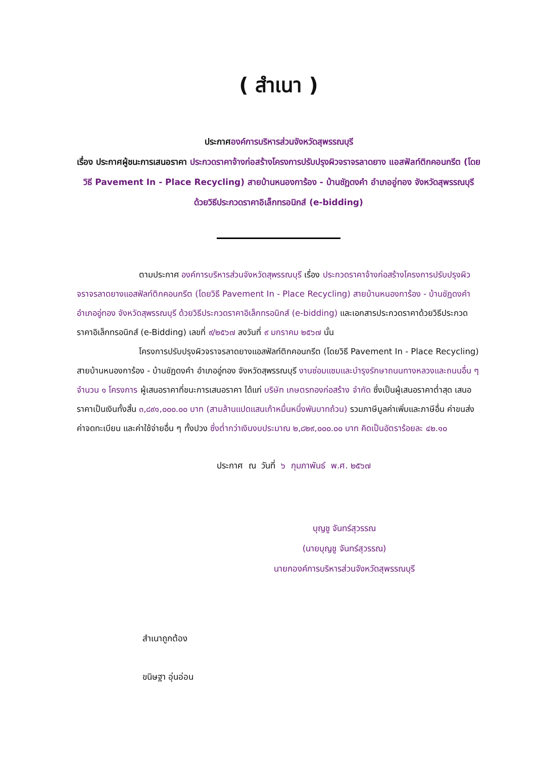( สำเนา )
ประกาศองค์การบริหารส่วนจังหวัดสุพรรณบุรี
เรื่อง ประกาศผู้ชนะการเสนอราคา ประกวดราคาจ้างก่อสร้างโครงการปรับปรุงผิวจราจรลาดยาง แอสฟัลท์ติกคอนกรีต (โดยวิธี Pavement In - Place Recycling) สายบ้านหนองการ้อง - บ้านชัฏดงคำ อำเภออู่ทอง จังหวัดสุพรรณบุรี ด้วยวิธีประกวดราคาอิเล็กทรอนิกส์ (e-bidding)
ตามประกาศ องค์การบริหารส่วนจังหวัดสุพรรณบุรี เรื่อง ประกวดราคาจ้างก่อสร้างโครงการปรับปรุงผิวจราจรลาดยางแอสฟัลท์ติกคอนกรีต (โดยวิธี Pavement In - Place Recycling) สายบ้านหนองการ้อง - บ้านชัฏดงคำ อำเภออู่ทอง จังหวัดสุพรรณบุรี ด้วยวิธีประกวดราคาอิเล็กทรอนิกส์ (e-bidding) และเอกสารประกวดราคาด้วยวิธีประกวดราคาอิเล็กทรอนิกส์ (e-Bidding) เลขที่ ๙/๒๕๖๗ ลงวันที่ ๙ มกราคม ๒๕๖๗ นั้น
โครงการปรับปรุงผิวจราจรลาดยางแอสฟัลท์ติกคอนกรีต (โดยวิธี Pavement In - Place Recycling) สายบ้านหนองการ้อง - บ้านชัฏดงคำ อำเภออู่ทอง จังหวัดสุพรรณบุรี งานซ่อมแซมและบำรุงรักษาถนนทางหลวงและถนนอื่น ๆ จำนวน ๑ โครงการ ผู้เสนอราคาที่ชนะการเสนอราคา ได้แก่ บริษัท เกษตรทองก่อสร้าง จำกัด ซึ่งเป็นผู้เสนอราคาต่ำสุด เสนอราคาเป็นเงินทั้งสิ้น ๓,๘๙๑,๐๐๐.๐๐ บาท (สามล้านแปดแสนเก้าหมื่นหนึ่งพันบาทถ้วน) รวมภาษีมูลค่าเพิ่มและภาษีอื่น ค่าขนส่ง ค่าจดทะเบียน และค่าใช้จ่ายอื่น ๆ ทั้งปวง ซึ่งต่ำกว่าเงินงบประมาณ ๒,๘๒๙,๐๐๐.๐๐ บาท คิดเป็นอัตราร้อยละ ๔๒.๑๐
ประกาศ ณ วันที่ ๖ กุมภาพันธ์ พ.ศ. ๒๕๖๗
บุญชู จันทร์สุวรรณ
(นายบุญชู จันทร์สุวรรณ)
นายกองค์การบริหารส่วนจังหวัดสุพรรณบุรี
สำเนาถูกต้อง
ขนิษฐา อุ่นอ่อน